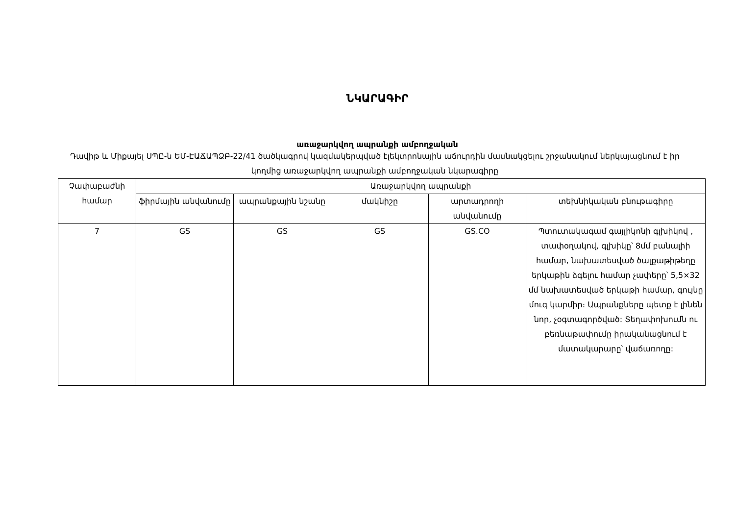ՆԿԱՐԱԳԻՐ
առաջարկվող ապրանքի ամբողջական
Դավիթ և Միքայել ՍՊԸ-ն ԵՄ-ԷԱՃԱՊՁԲ-22/41 ծածկագրով կազմակերպված էլեկտրոնային աճուրդին մասնակցելու շրջանակում ներկայացնում է իր կողմից առաջարկվող ապրանքի ամբողջական նկարագիրը
| Չափաբաժնի համար | Առաջարկվող ապրանքի | | | | |
| --- | --- | --- | --- | --- | --- |
| | ֆիրմային անվանումը | ապրանքային նշանը | մակնիշը | արտադրողի անվանումը | տեխնիկական բնութագիրը |
| 7 | GS | GS | GS | GS.CO | Պտուտակագամ գայլիկոնի գլխիկով , տափօղակով, գլխիկը՝ 8մմ բանալիի համար, նախատեսված ծալքաթիթեղը երկաթին ձգելու համար չափերը՝ 5,5×32 մմ նախատեսված երկաթի համար, գույնը մուգ կարմիր։ Ապրանքները պետք է լինեն նոր, չօգտագործված: Տեղափոխումն ու բեռնաթափումը իրականացնում է մատակարարը՝ վաճառողը: |